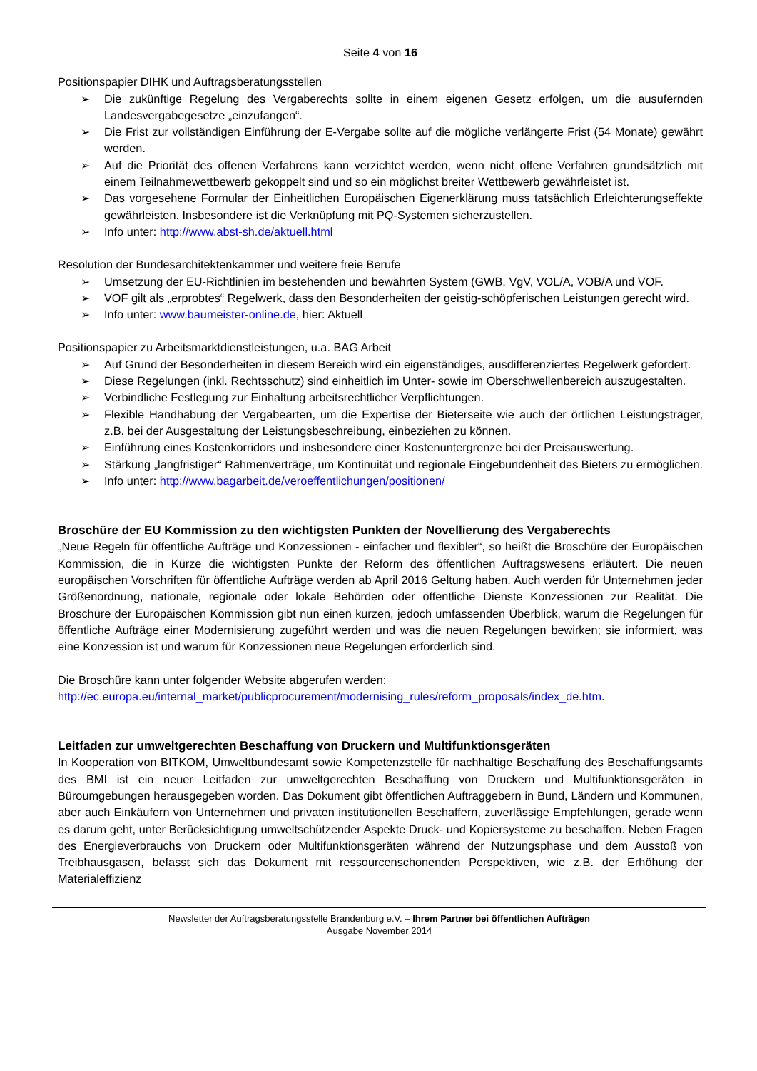Seite 4 von 16
Positionspapier DIHK und Auftragsberatungsstellen
➢ Die zukünftige Regelung des Vergaberechts sollte in einem eigenen Gesetz erfolgen, um die ausufernden Landesvergabegesetze „einzufangen“.
➢ Die Frist zur vollständigen Einführung der E-Vergabe sollte auf die mögliche verlängerte Frist (54 Monate) gewährt werden.
➢ Auf die Priorität des offenen Verfahrens kann verzichtet werden, wenn nicht offene Verfahren grundsätzlich mit einem Teilnahmewettbewerb gekoppelt sind und so ein möglichst breiter Wettbewerb gewährleistet ist.
➢ Das vorgesehene Formular der Einheitlichen Europäischen Eigenerklärung muss tatsächlich Erleichterungseffekte gewährleisten. Insbesondere ist die Verknüpfung mit PQ-Systemen sicherzustellen.
➢ Info unter: http://www.abst-sh.de/aktuell.html
Resolution der Bundesarchitektenkammer und weitere freie Berufe
➢ Umsetzung der EU-Richtlinien im bestehenden und bewährten System (GWB, VgV, VOL/A, VOB/A und VOF.
➢ VOF gilt als „erprobtes“ Regelwerk, dass den Besonderheiten der geistig-schöpferischen Leistungen gerecht wird.
➢ Info unter: www.baumeister-online.de, hier: Aktuell
Positionspapier zu Arbeitsmarktdienstleistungen, u.a. BAG Arbeit
➢ Auf Grund der Besonderheiten in diesem Bereich wird ein eigenständiges, ausdifferenziertes Regelwerk gefordert.
➢ Diese Regelungen (inkl. Rechtsschutz) sind einheitlich im Unter- sowie im Oberschwellenbereich auszugestalten.
➢ Verbindliche Festlegung zur Einhaltung arbeitsrechtlicher Verpflichtungen.
➢ Flexible Handhabung der Vergabearten, um die Expertise der Bieterseite wie auch der örtlichen Leistungsträger, z.B. bei der Ausgestaltung der Leistungsbeschreibung, einbeziehen zu können.
➢ Einführung eines Kostenkorridors und insbesondere einer Kostenuntergrenze bei der Preisauswertung.
➢ Stärkung „langfristiger“ Rahmenverträge, um Kontinuität und regionale Eingebundenheit des Bieters zu ermöglichen.
➢ Info unter: http://www.bagarbeit.de/veroeffentlichungen/positionen/
Broschüre der EU Kommission zu den wichtigsten Punkten der Novellierung des Vergaberechts
„Neue Regeln für öffentliche Aufträge und Konzessionen - einfacher und flexibler“, so heißt die Broschüre der Europäischen Kommission, die in Kürze die wichtigsten Punkte der Reform des öffentlichen Auftragswesens erläutert. Die neuen europäischen Vorschriften für öffentliche Aufträge werden ab April 2016 Geltung haben. Auch werden für Unternehmen jeder Größenordnung, nationale, regionale oder lokale Behörden oder öffentliche Dienste Konzessionen zur Realität. Die Broschüre der Europäischen Kommission gibt nun einen kurzen, jedoch umfassenden Überblick, warum die Regelungen für öffentliche Aufträge einer Modernisierung zugeführt werden und was die neuen Regelungen bewirken; sie informiert, was eine Konzession ist und warum für Konzessionen neue Regelungen erforderlich sind.
Die Broschüre kann unter folgender Website abgerufen werden:
http://ec.europa.eu/internal_market/publicprocurement/modernising_rules/reform_proposals/index_de.htm.
Leitfaden zur umweltgerechten Beschaffung von Druckern und Multifunktionsgeräten
In Kooperation von BITKOM, Umweltbundesamt sowie Kompetenzstelle für nachhaltige Beschaffung des Beschaffungsamts des BMI ist ein neuer Leitfaden zur umweltgerechten Beschaffung von Druckern und Multifunktionsgeräten in Büroumgebungen herausgegeben worden. Das Dokument gibt öffentlichen Auftraggebern in Bund, Ländern und Kommunen, aber auch Einkäufern von Unternehmen und privaten institutionellen Beschaffern, zuverlässige Empfehlungen, gerade wenn es darum geht, unter Berücksichtigung umweltschützender Aspekte Druck- und Kopiersysteme zu beschaffen. Neben Fragen des Energieverbrauchs von Druckern oder Multifunktionsgeräten während der Nutzungsphase und dem Ausstoß von Treibhausgasen, befasst sich das Dokument mit ressourcenschonenden Perspektiven, wie z.B. der Erhöhung der Materialeffizienz
Newsletter der Auftragsberatungsstelle Brandenburg e.V. – Ihrem Partner bei öffentlichen Aufträgen
Ausgabe November 2014